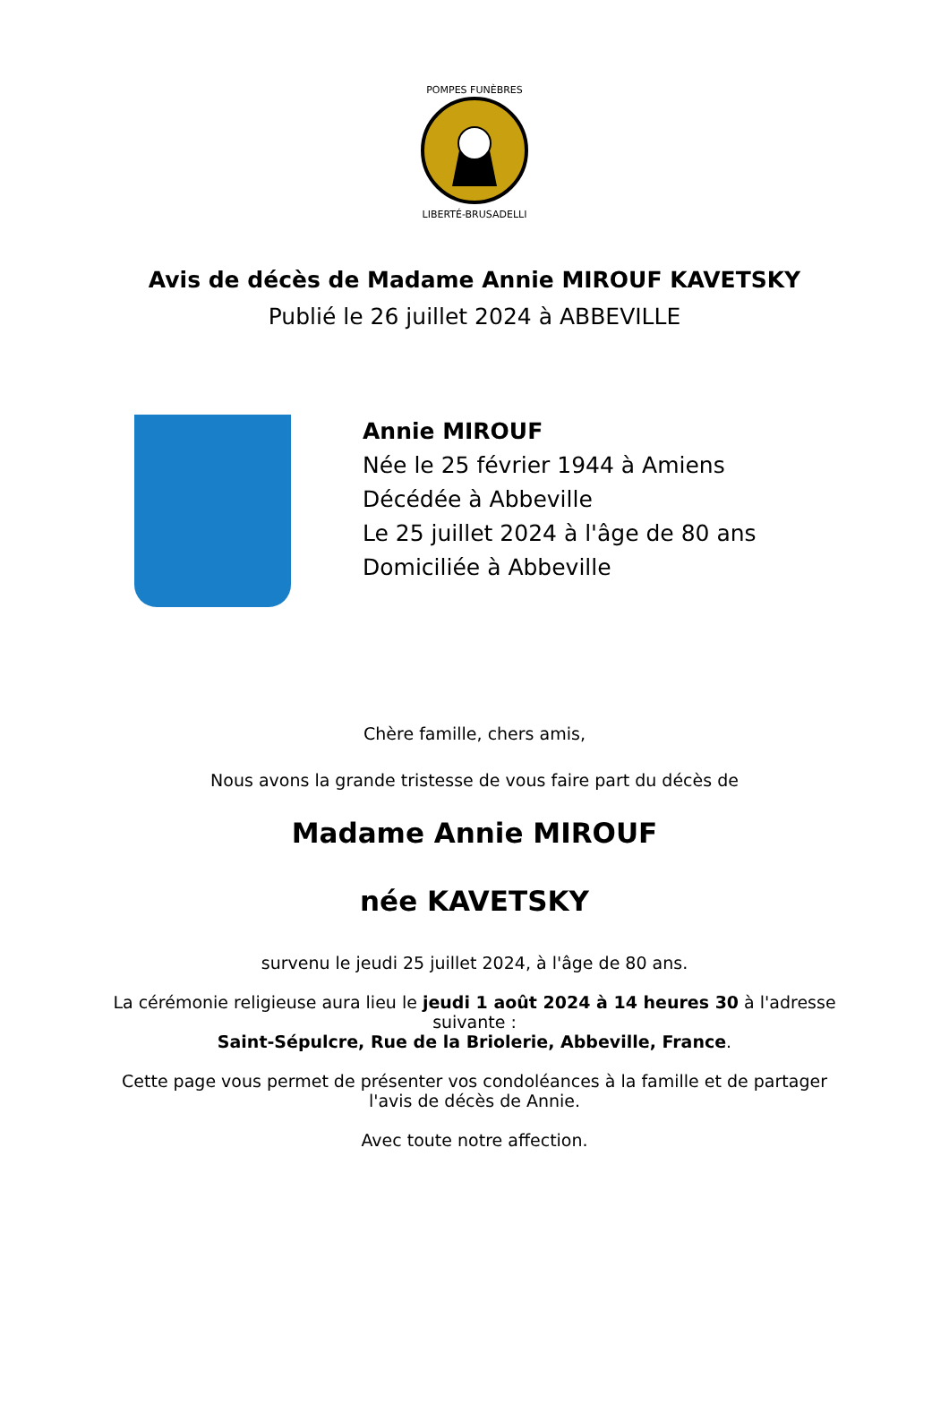POMPES FUNÈBRES
LIBERTÉ-BRUSADELLI
Avis de décès de Madame Annie MIROUF KAVETSKY
Publié le 26 juillet 2024 à ABBEVILLE
Annie MIROUF
Née le 25 février 1944 à Amiens
Décédée à Abbeville
Le 25 juillet 2024 à l'âge de 80 ans
Domiciliée à Abbeville
Chère famille, chers amis,
Nous avons la grande tristesse de vous faire part du décès de
Madame Annie MIROUF
née KAVETSKY
survenu le jeudi 25 juillet 2024, à l'âge de 80 ans.
La cérémonie religieuse aura lieu le jeudi 1 août 2024 à 14 heures 30 à l'adresse suivante :
Saint-Sépulcre, Rue de la Briolerie, Abbeville, France.
Cette page vous permet de présenter vos condoléances à la famille et de partager l'avis de décès de Annie.
Avec toute notre affection.